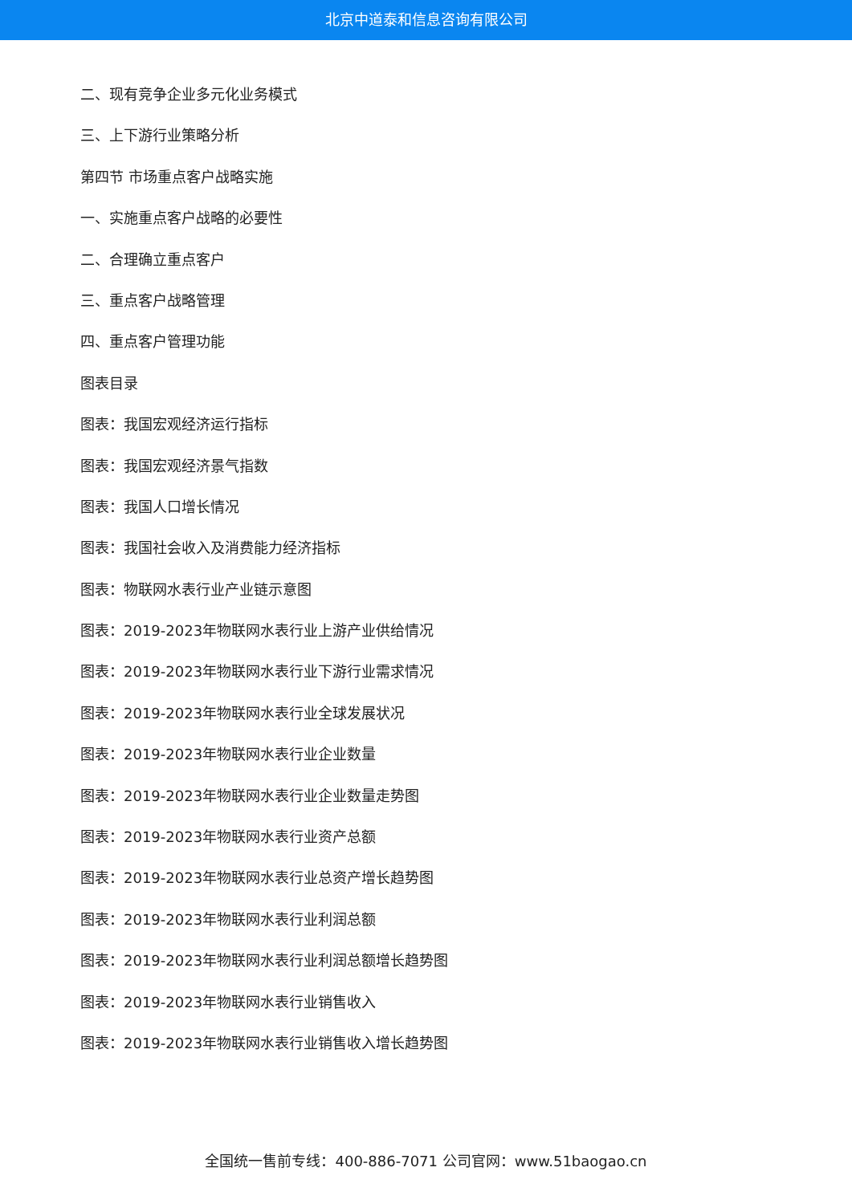北京中道泰和信息咨询有限公司
二、现有竞争企业多元化业务模式
三、上下游行业策略分析
第四节 市场重点客户战略实施
一、实施重点客户战略的必要性
二、合理确立重点客户
三、重点客户战略管理
四、重点客户管理功能
图表目录
图表：我国宏观经济运行指标
图表：我国宏观经济景气指数
图表：我国人口增长情况
图表：我国社会收入及消费能力经济指标
图表：物联网水表行业产业链示意图
图表：2019-2023年物联网水表行业上游产业供给情况
图表：2019-2023年物联网水表行业下游行业需求情况
图表：2019-2023年物联网水表行业全球发展状况
图表：2019-2023年物联网水表行业企业数量
图表：2019-2023年物联网水表行业企业数量走势图
图表：2019-2023年物联网水表行业资产总额
图表：2019-2023年物联网水表行业总资产增长趋势图
图表：2019-2023年物联网水表行业利润总额
图表：2019-2023年物联网水表行业利润总额增长趋势图
图表：2019-2023年物联网水表行业销售收入
图表：2019-2023年物联网水表行业销售收入增长趋势图
全国统一售前专线：400-886-7071 公司官网：www.51baogao.cn